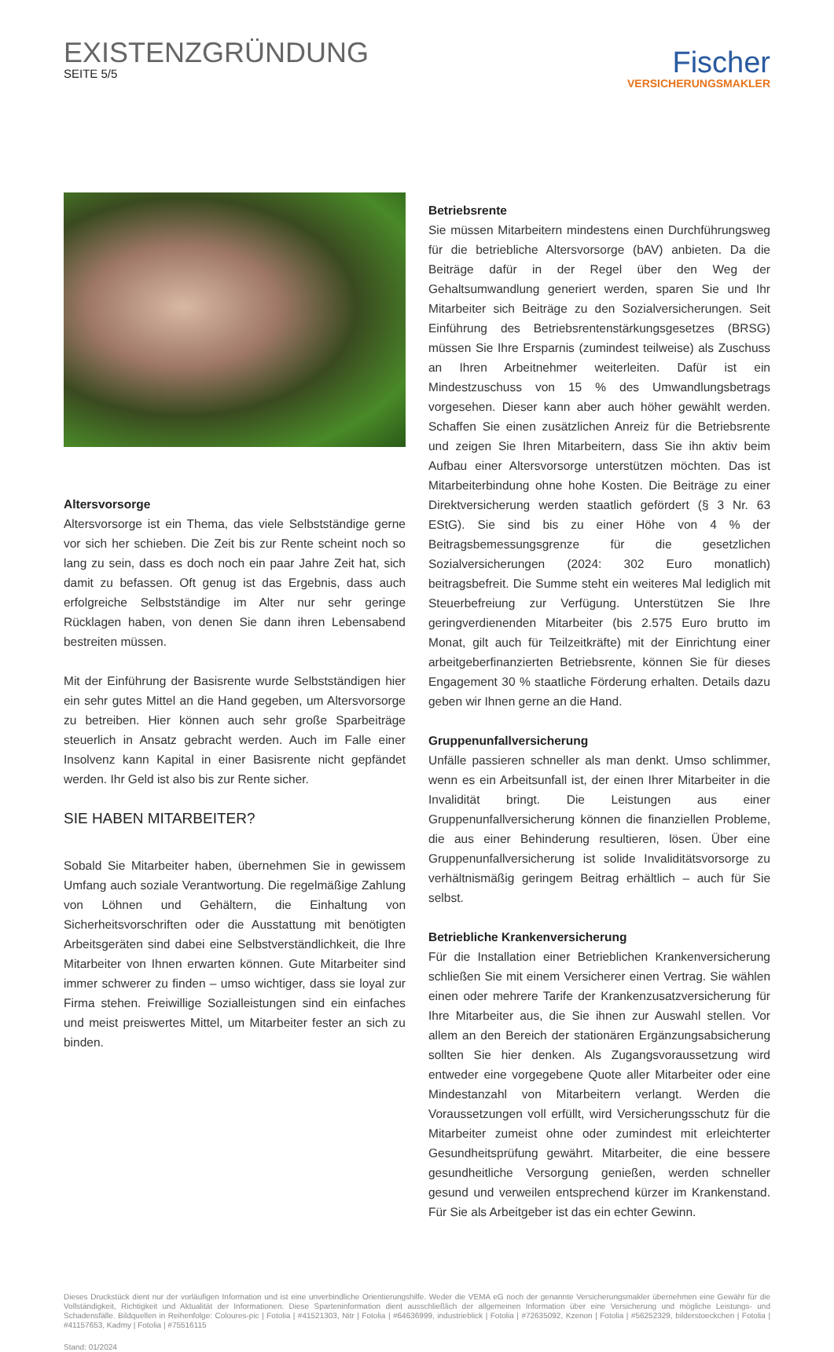EXISTENZGRÜNDUNG
SEITE 5/5
Fischer
VERSICHERUNGSMAKLER
Altersvorsorge
Altersvorsorge ist ein Thema, das viele Selbstständige gerne vor sich her schieben. Die Zeit bis zur Rente scheint noch so lang zu sein, dass es doch noch ein paar Jahre Zeit hat, sich damit zu befassen. Oft genug ist das Ergebnis, dass auch erfolgreiche Selbstständige im Alter nur sehr geringe Rücklagen haben, von denen Sie dann ihren Lebensabend bestreiten müssen.
Mit der Einführung der Basisrente wurde Selbstständigen hier ein sehr gutes Mittel an die Hand gegeben, um Altersvorsorge zu betreiben. Hier können auch sehr große Sparbeiträge steuerlich in Ansatz gebracht werden. Auch im Falle einer Insolvenz kann Kapital in einer Basisrente nicht gepfändet werden. Ihr Geld ist also bis zur Rente sicher.
SIE HABEN MITARBEITER?
Sobald Sie Mitarbeiter haben, übernehmen Sie in gewissem Umfang auch soziale Verantwortung. Die regelmäßige Zahlung von Löhnen und Gehältern, die Einhaltung von Sicherheitsvorschriften oder die Ausstattung mit benötigten Arbeitsgeräten sind dabei eine Selbstverständlichkeit, die Ihre Mitarbeiter von Ihnen erwarten können. Gute Mitarbeiter sind immer schwerer zu finden – umso wichtiger, dass sie loyal zur Firma stehen. Freiwillige Sozialleistungen sind ein einfaches und meist preiswertes Mittel, um Mitarbeiter fester an sich zu binden.
Betriebsrente
Sie müssen Mitarbeitern mindestens einen Durchführungsweg für die betriebliche Altersvorsorge (bAV) anbieten. Da die Beiträge dafür in der Regel über den Weg der Gehaltsumwandlung generiert werden, sparen Sie und Ihr Mitarbeiter sich Beiträge zu den Sozialversicherungen. Seit Einführung des Betriebsrentenstärkungsgesetzes (BRSG) müssen Sie Ihre Ersparnis (zumindest teilweise) als Zuschuss an Ihren Arbeitnehmer weiterleiten. Dafür ist ein Mindestzuschuss von 15 % des Umwandlungsbetrags vorgesehen. Dieser kann aber auch höher gewählt werden. Schaffen Sie einen zusätzlichen Anreiz für die Betriebsrente und zeigen Sie Ihren Mitarbeitern, dass Sie ihn aktiv beim Aufbau einer Altersvorsorge unterstützen möchten. Das ist Mitarbeiterbindung ohne hohe Kosten. Die Beiträge zu einer Direktversicherung werden staatlich gefördert (§ 3 Nr. 63 EStG). Sie sind bis zu einer Höhe von 4 % der Beitragsbemessungsgrenze für die gesetzlichen Sozialversicherungen (2024: 302 Euro monatlich) beitragsbefreit. Die Summe steht ein weiteres Mal lediglich mit Steuerbefreiung zur Verfügung. Unterstützen Sie Ihre geringverdienenden Mitarbeiter (bis 2.575 Euro brutto im Monat, gilt auch für Teilzeitkräfte) mit der Einrichtung einer arbeitgeberfinanzierten Betriebsrente, können Sie für dieses Engagement 30 % staatliche Förderung erhalten. Details dazu geben wir Ihnen gerne an die Hand.
Gruppenunfallversicherung
Unfälle passieren schneller als man denkt. Umso schlimmer, wenn es ein Arbeitsunfall ist, der einen Ihrer Mitarbeiter in die Invalidität bringt. Die Leistungen aus einer Gruppenunfallversicherung können die finanziellen Probleme, die aus einer Behinderung resultieren, lösen. Über eine Gruppenunfallversicherung ist solide Invaliditätsvorsorge zu verhältnismäßig geringem Beitrag erhältlich – auch für Sie selbst.
Betriebliche Krankenversicherung
Für die Installation einer Betrieblichen Krankenversicherung schließen Sie mit einem Versicherer einen Vertrag. Sie wählen einen oder mehrere Tarife der Krankenzusatzversicherung für Ihre Mitarbeiter aus, die Sie ihnen zur Auswahl stellen. Vor allem an den Bereich der stationären Ergänzungsabsicherung sollten Sie hier denken. Als Zugangsvoraussetzung wird entweder eine vorgegebene Quote aller Mitarbeiter oder eine Mindestanzahl von Mitarbeitern verlangt. Werden die Voraussetzungen voll erfüllt, wird Versicherungsschutz für die Mitarbeiter zumeist ohne oder zumindest mit erleichterter Gesundheitsprüfung gewährt. Mitarbeiter, die eine bessere gesundheitliche Versorgung genießen, werden schneller gesund und verweilen entsprechend kürzer im Krankenstand. Für Sie als Arbeitgeber ist das ein echter Gewinn.
Dieses Druckstück dient nur der vorläufigen Information und ist eine unverbindliche Orientierungshilfe. Weder die VEMA eG noch der genannte Versicherungsmakler übernehmen eine Gewähr für die Vollständigkeit, Richtigkeit und Aktualität der Informationen. Diese Sparteninformation dient ausschließlich der allgemeinen Information über eine Versicherung und mögliche Leistungs- und Schadensfälle. Bildquellen in Reihenfolge: Coloures-pic | Fotolia | #41521303, Nitr | Fotolia | #64636999, industrieblick | Fotolia | #72635092, Kzenon | Fotolia | #56252329, bilderstoeckchen | Fotolia | #41157653, Kadmy | Fotolia | #75516115
Stand: 01/2024